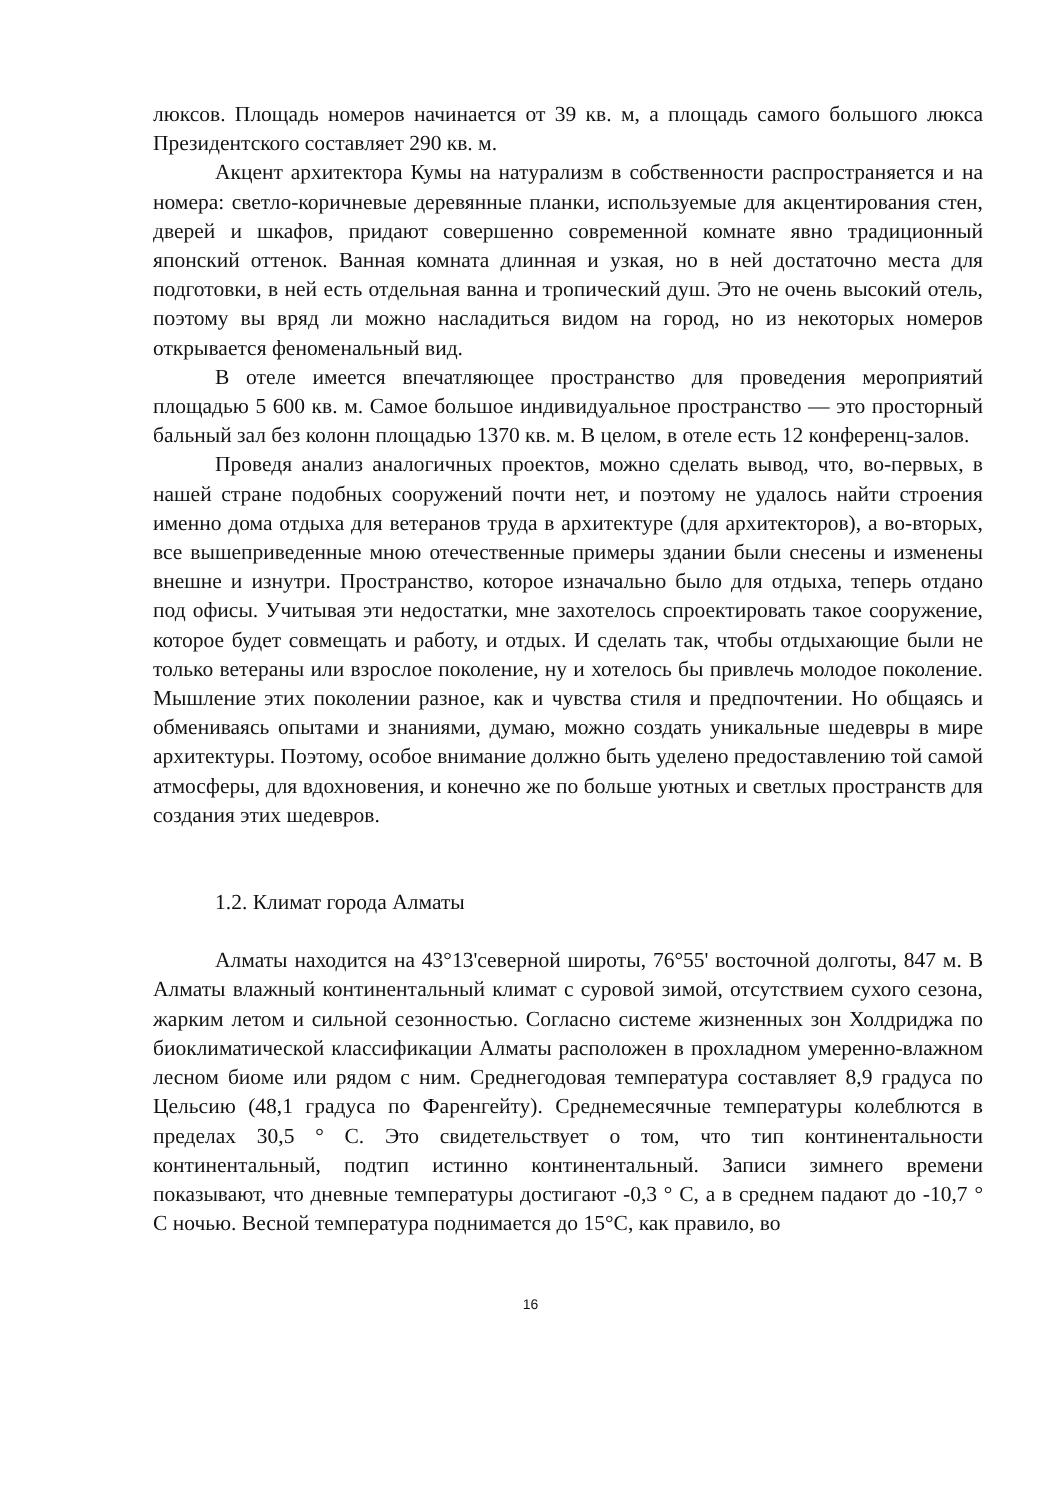люксов. Площадь номеров начинается от 39 кв. м, а площадь самого большого люкса Президентского составляет 290 кв. м.
Акцент архитектора Кумы на натурализм в собственности распространяется и на номера: светло-коричневые деревянные планки, используемые для акцентирования стен, дверей и шкафов, придают совершенно современной комнате явно традиционный японский оттенок. Ванная комната длинная и узкая, но в ней достаточно места для подготовки, в ней есть отдельная ванна и тропический душ. Это не очень высокий отель, поэтому вы вряд ли можно насладиться видом на город, но из некоторых номеров открывается феноменальный вид.
В отеле имеется впечатляющее пространство для проведения мероприятий площадью 5 600 кв. м. Самое большое индивидуальное пространство — это просторный бальный зал без колонн площадью 1370 кв. м. В целом, в отеле есть 12 конференц-залов.
Проведя анализ аналогичных проектов, можно сделать вывод, что, во-первых, в нашей стране подобных сооружений почти нет, и поэтому не удалось найти строения именно дома отдыха для ветеранов труда в архитектуре (для архитекторов), а во-вторых, все вышеприведенные мною отечественные примеры здании были снесены и изменены внешне и изнутри. Пространство, которое изначально было для отдыха, теперь отдано под офисы. Учитывая эти недостатки, мне захотелось спроектировать такое сооружение, которое будет совмещать и работу, и отдых. И сделать так, чтобы отдыхающие были не только ветераны или взрослое поколение, ну и хотелось бы привлечь молодое поколение. Мышление этих поколении разное, как и чувства стиля и предпочтении. Но общаясь и обмениваясь опытами и знаниями, думаю, можно создать уникальные шедевры в мире архитектуры. Поэтому, особое внимание должно быть уделено предоставлению той самой атмосферы, для вдохновения, и конечно же по больше уютных и светлых пространств для создания этих шедевров.
1.2. Климат города Алматы
Алматы находится на 43°13'северной широты, 76°55' восточной долготы, 847 м. В Алматы влажный континентальный климат с суровой зимой, отсутствием сухого сезона, жарким летом и сильной сезонностью. Согласно системе жизненных зон Холдриджа по биоклиматической классификации Алматы расположен в прохладном умеренно-влажном лесном биоме или рядом с ним. Среднегодовая температура составляет 8,9 градуса по Цельсию (48,1 градуса по Фаренгейту). Среднемесячные температуры колеблются в пределах 30,5 ° C. Это свидетельствует о том, что тип континентальности континентальный, подтип истинно континентальный. Записи зимнего времени показывают, что дневные температуры достигают -0,3 ° C, а в среднем падают до -10,7 ° C ночью. Весной температура поднимается до 15°C, как правило, во
16